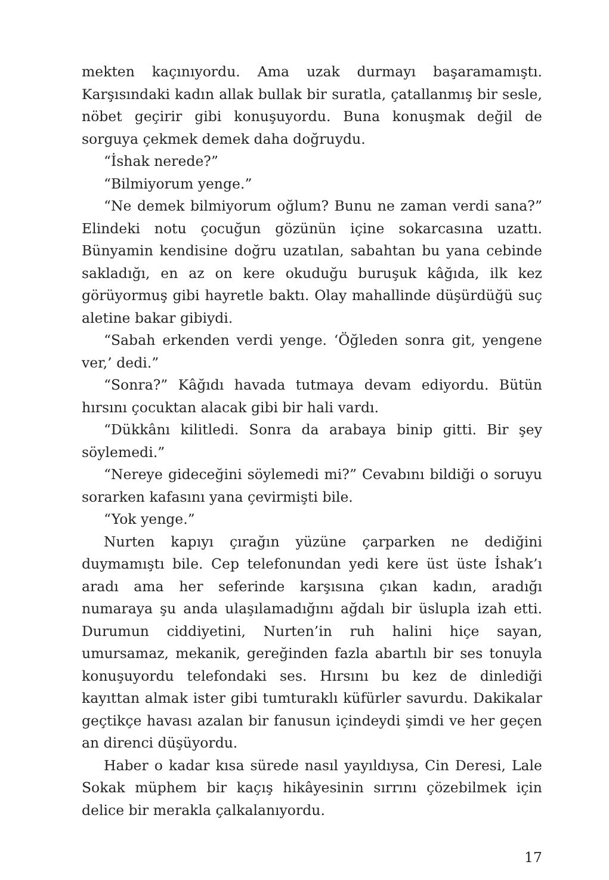mekten kaçınıyordu. Ama uzak durmayı başaramamıştı. Karşısındaki kadın allak bullak bir suratla, çatallanmış bir sesle, nöbet geçirir gibi konuşuyordu. Buna konuşmak değil de sorguya çekmek demek daha doğruydu.
“İshak nerede?”
“Bilmiyorum yenge.”
“Ne demek bilmiyorum oğlum? Bunu ne zaman verdi sana?” Elindeki notu çocuğun gözünün içine sokarcasına uzattı. Bünyamin kendisine doğru uzatılan, sabahtan bu yana cebinde sakladığı, en az on kere okuduğu buruşuk kâğıda, ilk kez görüyormuş gibi hayretle baktı. Olay mahallinde düşürdüğü suç aletine bakar gibiydi.
“Sabah erkenden verdi yenge. ‘Öğleden sonra git, yengene ver,’ dedi.”
“Sonra?” Kâğıdı havada tutmaya devam ediyordu. Bütün hırsını çocuktan alacak gibi bir hali vardı.
“Dükkânı kilitledi. Sonra da arabaya binip gitti. Bir şey söylemedi.”
“Nereye gideceğini söylemedi mi?” Cevabını bildiği o soruyu sorarken kafasını yana çevirmişti bile.
“Yok yenge.”
Nurten kapıyı çırağın yüzüne çarparken ne dediğini duymamıştı bile. Cep telefonundan yedi kere üst üste İshak’ı aradı ama her seferinde karşısına çıkan kadın, aradığı numaraya şu anda ulaşılamadığını ağdalı bir üslupla izah etti. Durumun ciddiyetini, Nurten’in ruh halini hiçe sayan, umursamaz, mekanik, gereğinden fazla abartılı bir ses tonuyla konuşuyordu telefondaki ses. Hırsını bu kez de dinlediği kayıttan almak ister gibi tumturaklı küfürler savurdu. Dakikalar geçtikçe havası azalan bir fanusun içindeydi şimdi ve her geçen an direnci düşüyordu.
Haber o kadar kısa sürede nasıl yayıldıysa, Cin Deresi, Lale Sokak müphem bir kaçış hikâyesinin sırrını çözebilmek için delice bir merakla çalkalanıyordu.
17